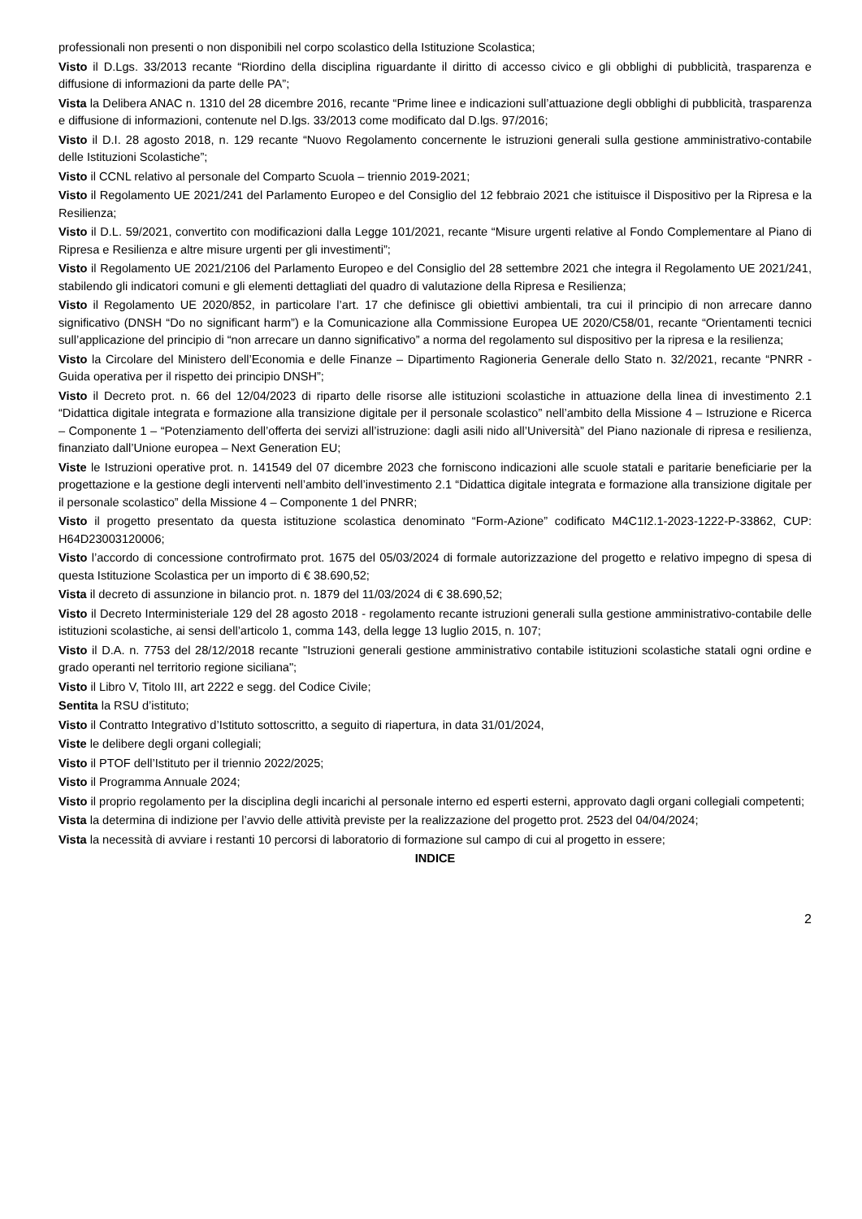professionali non presenti o non disponibili nel corpo scolastico della Istituzione Scolastica;
Visto il D.Lgs. 33/2013 recante “Riordino della disciplina riguardante il diritto di accesso civico e gli obblighi di pubblicità, trasparenza e diffusione di informazioni da parte delle PA”;
Vista la Delibera ANAC n. 1310 del 28 dicembre 2016, recante “Prime linee e indicazioni sull’attuazione degli obblighi di pubblicità, trasparenza e diffusione di informazioni, contenute nel D.lgs. 33/2013 come modificato dal D.lgs. 97/2016;
Visto il D.I. 28 agosto 2018, n. 129 recante “Nuovo Regolamento concernente le istruzioni generali sulla gestione amministrativo-contabile delle Istituzioni Scolastiche”;
Visto il CCNL relativo al personale del Comparto Scuola – triennio 2019-2021;
Visto il Regolamento UE 2021/241 del Parlamento Europeo e del Consiglio del 12 febbraio 2021 che istituisce il Dispositivo per la Ripresa e la Resilienza;
Visto il D.L. 59/2021, convertito con modificazioni dalla Legge 101/2021, recante “Misure urgenti relative al Fondo Complementare al Piano di Ripresa e Resilienza e altre misure urgenti per gli investimenti”;
Visto il Regolamento UE 2021/2106 del Parlamento Europeo e del Consiglio del 28 settembre 2021 che integra il Regolamento UE 2021/241, stabilendo gli indicatori comuni e gli elementi dettagliati del quadro di valutazione della Ripresa e Resilienza;
Visto il Regolamento UE 2020/852, in particolare l’art. 17 che definisce gli obiettivi ambientali, tra cui il principio di non arrecare danno significativo (DNSH “Do no significant harm”) e la Comunicazione alla Commissione Europea UE 2020/C58/01, recante “Orientamenti tecnici sull’applicazione del principio di “non arrecare un danno significativo” a norma del regolamento sul dispositivo per la ripresa e la resilienza;
Visto la Circolare del Ministero dell’Economia e delle Finanze – Dipartimento Ragioneria Generale dello Stato n. 32/2021, recante “PNRR - Guida operativa per il rispetto dei principio DNSH”;
Visto il Decreto prot. n. 66 del 12/04/2023 di riparto delle risorse alle istituzioni scolastiche in attuazione della linea di investimento 2.1 “Didattica digitale integrata e formazione alla transizione digitale per il personale scolastico” nell’ambito della Missione 4 – Istruzione e Ricerca – Componente 1 – “Potenziamento dell’offerta dei servizi all’istruzione: dagli asili nido all’Università” del Piano nazionale di ripresa e resilienza, finanziato dall’Unione europea – Next Generation EU;
Viste le Istruzioni operative prot. n. 141549 del 07 dicembre 2023 che forniscono indicazioni alle scuole statali e paritarie beneficiarie per la progettazione e la gestione degli interventi nell’ambito dell’investimento 2.1 “Didattica digitale integrata e formazione alla transizione digitale per il personale scolastico” della Missione 4 – Componente 1 del PNRR;
Visto il progetto presentato da questa istituzione scolastica denominato “Form-Azione” codificato M4C1I2.1-2023-1222-P-33862, CUP: H64D23003120006;
Visto l’accordo di concessione controfirmato prot. 1675 del 05/03/2024 di formale autorizzazione del progetto e relativo impegno di spesa di questa Istituzione Scolastica per un importo di € 38.690,52;
Vista il decreto di assunzione in bilancio prot. n. 1879 del 11/03/2024 di € 38.690,52;
Visto il Decreto Interministeriale 129 del 28 agosto 2018 - regolamento recante istruzioni generali sulla gestione amministrativo-contabile delle istituzioni scolastiche, ai sensi dell’articolo 1, comma 143, della legge 13 luglio 2015, n. 107;
Visto il D.A. n. 7753 del 28/12/2018 recante "Istruzioni generali gestione amministrativo contabile istituzioni scolastiche statali ogni ordine e grado operanti nel territorio regione siciliana";
Visto il Libro V, Titolo III, art 2222 e segg. del Codice Civile;
Sentita la RSU d’istituto;
Visto il Contratto Integrativo d’Istituto sottoscritto, a seguito di riapertura, in data 31/01/2024,
Viste le delibere degli organi collegiali;
Visto il PTOF dell’Istituto per il triennio 2022/2025;
Visto il Programma Annuale 2024;
Visto il proprio regolamento per la disciplina degli incarichi al personale interno ed esperti esterni, approvato dagli organi collegiali competenti;
Vista la determina di indizione per l’avvio delle attività previste per la realizzazione del progetto prot. 2523 del 04/04/2024;
Vista la necessità di avviare i restanti 10 percorsi di laboratorio di formazione sul campo di cui al progetto in essere;
INDICE
2